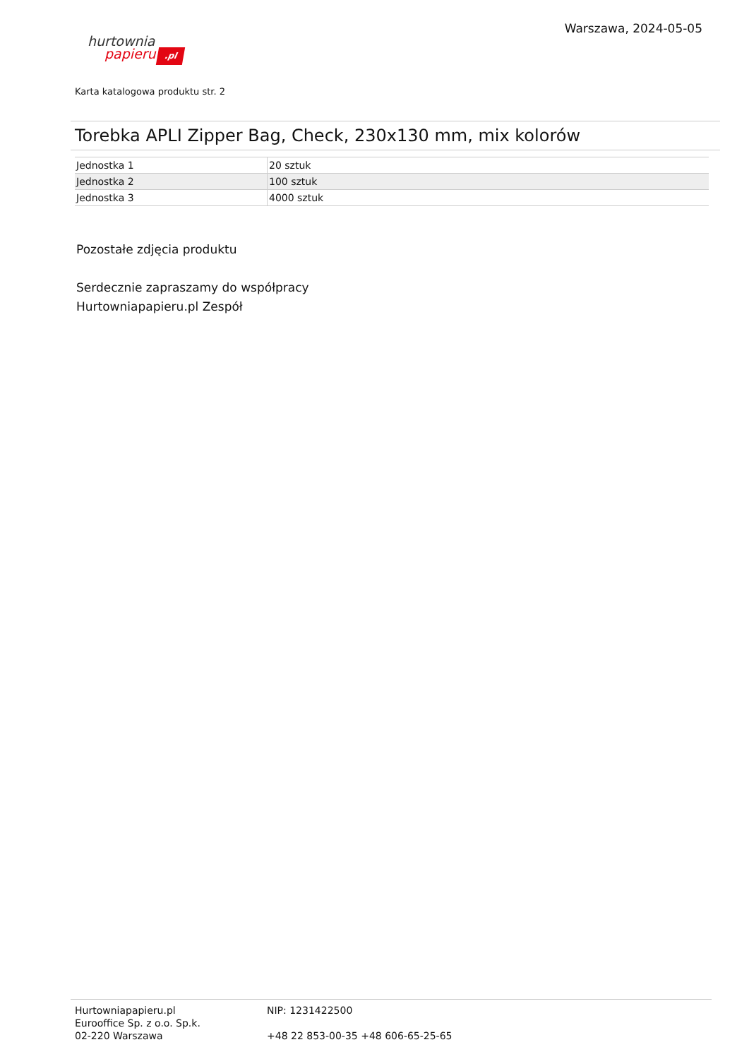Warszawa, 2024-05-05
hurtownia
papieru.pl
Karta katalogowa produktu str. 2
Torebka APLI Zipper Bag, Check, 230x130 mm, mix kolorów
| Jednostka 1 | 20 sztuk |
| Jednostka 2 | 100 sztuk |
| Jednostka 3 | 4000 sztuk |
Pozostałe zdjęcia produktu
Serdecznie zapraszamy do współpracy
Hurtowniapapieru.pl Zespół
Hurtowniapapieru.pl
Eurooffice Sp. z o.o. Sp.k.
02-220 Warszawa
NIP: 1231422500
+48 22 853-00-35 +48 606-65-25-65